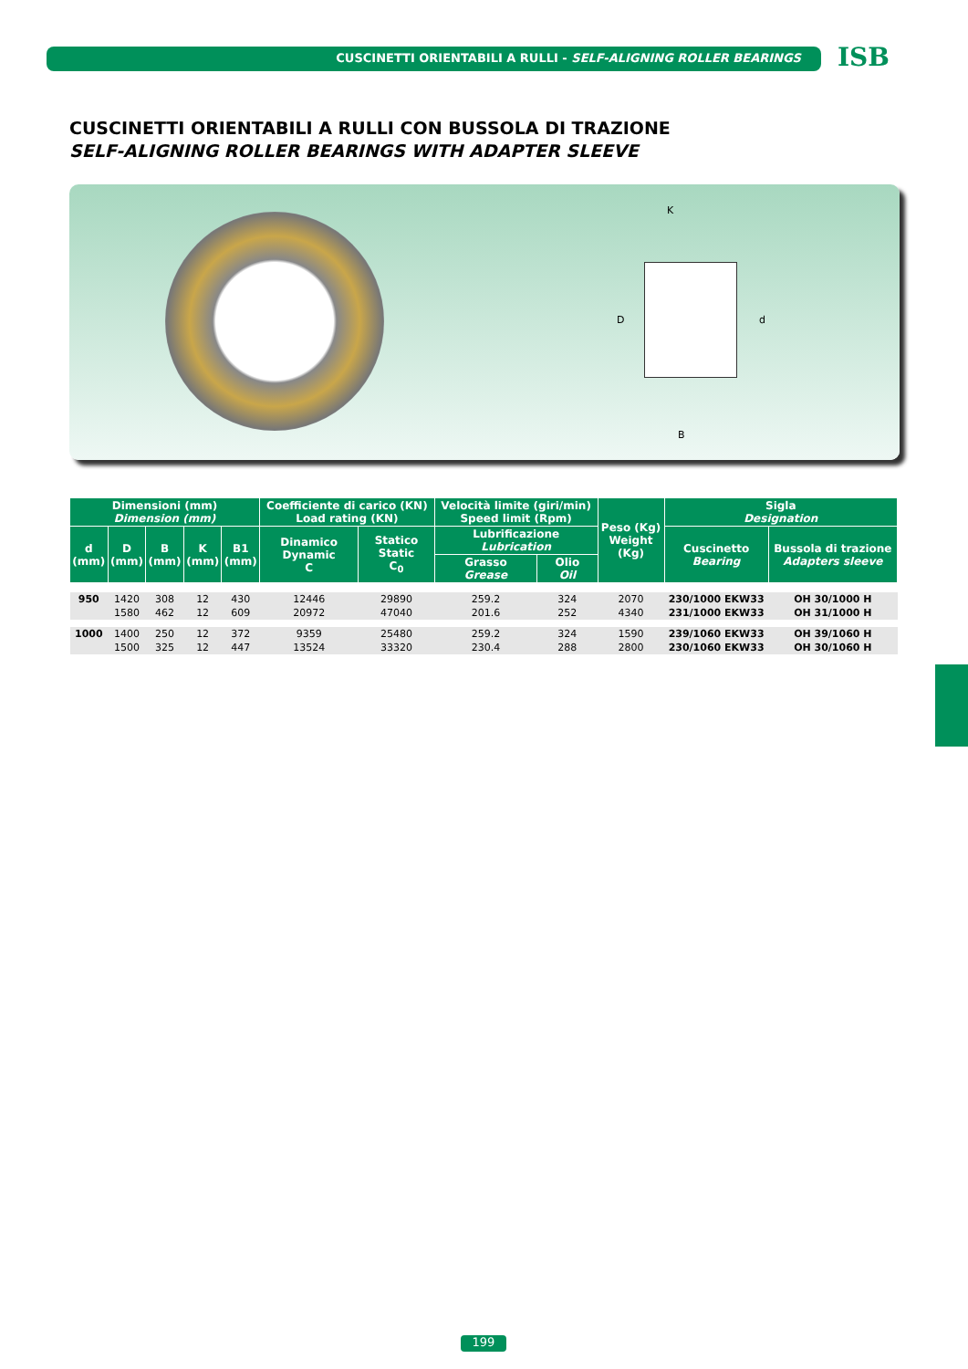CUSCINETTI ORIENTABILI A RULLI - SELF-ALIGNING ROLLER BEARINGS ISB
CUSCINETTI ORIENTABILI A RULLI CON BUSSOLA DI TRAZIONE
SELF-ALIGNING ROLLER BEARINGS WITH ADAPTER SLEEVE
K
D d
B
| Dimensioni (mm) Dimension (mm) | | | | | Coefficiente di carico (KN) Load rating (KN) | | Velocità limite (giri/min) Speed limit (Rpm) | | Peso (Kg) Weight (Kg) | Sigla Designation | |
| --- | --- | --- | --- | --- | --- | --- | --- | --- | --- | --- | --- |
| d (mm) | D (mm) | B (mm) | K (mm) | B1 (mm) | Dinamico Dynamic C | Statico Static C<sub>0</sub> | Lubrificazione Lubrication | | | Cuscinetto Bearing | Bussola di trazione Adapters sleeve |
| | | | | | | | Grasso Grease | Olio Oil | | | |
| 950 | 1420 | 308 | 12 | 430 | 12446 | 29890 | 259.2 | 324 | 2070 | 230/1000 EKW33 | OH 30/1000 H |
| | 1580 | 462 | 12 | 609 | 20972 | 47040 | 201.6 | 252 | 4340 | 231/1000 EKW33 | OH 31/1000 H |
| 1000 | 1400 | 250 | 12 | 372 | 9359 | 25480 | 259.2 | 324 | 1590 | 239/1060 EKW33 | OH 39/1060 H |
| | 1500 | 325 | 12 | 447 | 13524 | 33320 | 230.4 | 288 | 2800 | 230/1060 EKW33 | OH 30/1060 H |
199